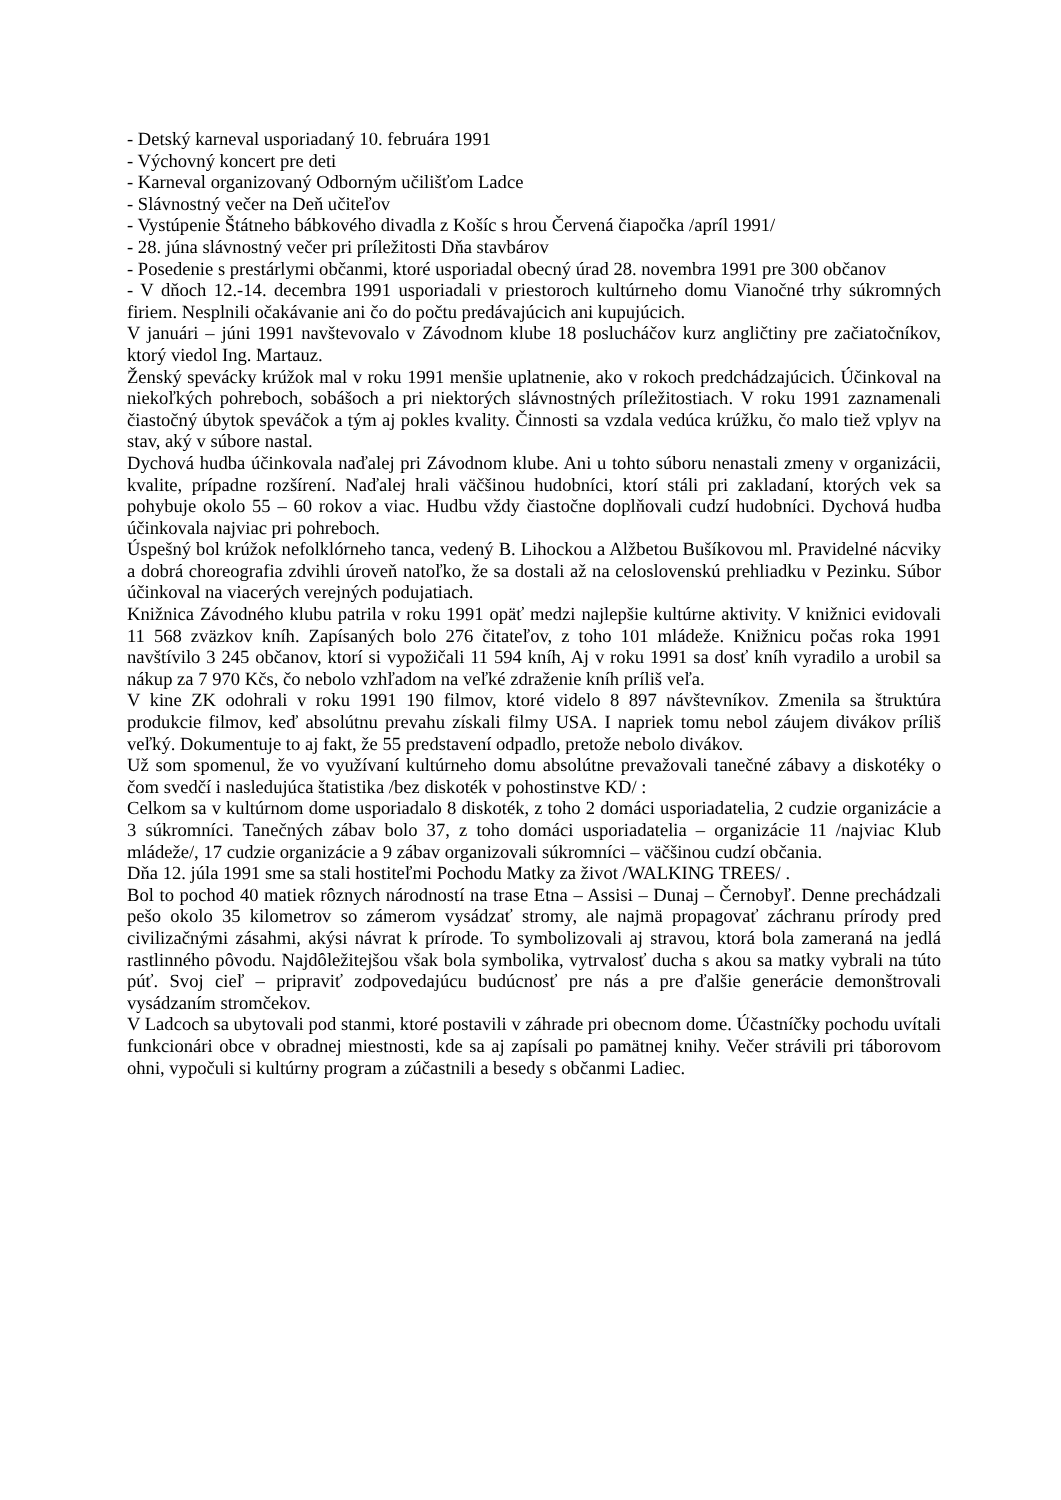- Detský karneval usporiadaný 10. februára 1991
- Výchovný koncert pre deti
- Karneval organizovaný Odborným učilišťom Ladce
- Slávnostný večer na Deň učiteľov
- Vystúpenie Štátneho bábkového divadla z Košíc s hrou Červená čiapočka /apríl 1991/
- 28. júna slávnostný večer pri príležitosti Dňa stavbárov
- Posedenie s prestárlymi občanmi, ktoré usporiadal obecný úrad 28. novembra 1991 pre 300 občanov
- V dňoch 12.-14. decembra 1991 usporiadali v priestoroch kultúrneho domu Vianočné trhy súkromných firiem. Nesplnili očakávanie ani čo do počtu predávajúcich ani kupujúcich.
V januári – júni 1991 navštevovalo v Závodnom klube 18 poslucháčov kurz angličtiny pre začiatočníkov, ktorý viedol Ing. Martauz.
Ženský spevácky krúžok mal v roku 1991 menšie uplatnenie, ako v rokoch predchádzajúcich. Účinkoval na niekoľkých pohreboch, sobášoch a pri niektorých slávnostných príležitostiach. V roku 1991 zaznamenali čiastočný úbytok speváčok a tým aj pokles kvality. Činnosti sa vzdala vedúca krúžku, čo malo tiež vplyv na stav, aký v súbore nastal.
Dychová hudba účinkovala naďalej pri Závodnom klube. Ani u tohto súboru nenastali zmeny v organizácii, kvalite, prípadne rozšírení. Naďalej hrali väčšinou hudobníci, ktorí stáli pri zakladaní, ktorých vek sa pohybuje okolo 55 – 60 rokov a viac. Hudbu vždy čiastočne doplňovali cudzí hudobníci. Dychová hudba účinkovala najviac pri pohreboch.
Úspešný bol krúžok nefolklórneho tanca, vedený B. Lihockou a Alžbetou Bušíkovou ml. Pravidelné nácviky a dobrá choreografia zdvihli úroveň natoľko, že sa dostali až na celoslovenskú prehliadku v Pezinku. Súbor účinkoval na viacerých verejných podujatiach.
Knižnica Závodného klubu patrila v roku 1991 opäť medzi najlepšie kultúrne aktivity. V knižnici evidovali 11 568 zväzkov kníh. Zapísaných bolo 276 čitateľov, z toho 101 mládeže. Knižnicu počas roka 1991 navštívilo 3 245 občanov, ktorí si vypožičali 11 594 kníh, Aj v roku 1991 sa dosť kníh vyradilo a urobil sa nákup za 7 970 Kčs, čo nebolo vzhľadom na veľké zdraženie kníh príliš veľa.
V kine ZK odohrali v roku 1991 190 filmov, ktoré videlo 8 897 návštevníkov. Zmenila sa štruktúra produkcie filmov, keď absolútnu prevahu získali filmy USA. I napriek tomu nebol záujem divákov príliš veľký. Dokumentuje to aj fakt, že 55 predstavení odpadlo, pretože nebolo divákov.
Už som spomenul, že vo využívaní kultúrneho domu absolútne prevažovali tanečné zábavy a diskotéky o čom svedčí i nasledujúca štatistika /bez diskoték v pohostinstve KD/ :
Celkom sa v kultúrnom dome usporiadalo 8 diskoték, z toho 2 domáci usporiadatelia, 2 cudzie organizácie a 3 súkromníci. Tanečných zábav bolo 37, z toho domáci usporiadatelia – organizácie 11 /najviac Klub mládeže/, 17 cudzie organizácie a 9 zábav organizovali súkromníci – väčšinou cudzí občania.
Dňa 12. júla 1991 sme sa stali hostiteľmi Pochodu Matky za život /WALKING TREES/ .
Bol to pochod 40 matiek rôznych národností na trase Etna – Assisi – Dunaj – Černobyľ. Denne prechádzali pešo okolo 35 kilometrov so zámerom vysádzať stromy, ale najmä propagovať záchranu prírody pred civilizačnými zásahmi, akýsi návrat k prírode. To symbolizovali aj stravou, ktorá bola zameraná na jedlá rastlinného pôvodu. Najdôležitejšou však bola symbolika, vytrvalosť ducha s akou sa matky vybrali na túto púť. Svoj cieľ – pripraviť zodpovedajúcu budúcnosť pre nás a pre ďalšie generácie demonštrovali vysádzaním stromčekov.
V Ladcoch sa ubytovali pod stanmi, ktoré postavili v záhrade pri obecnom dome. Účastníčky pochodu uvítali funkcionári obce v obradnej miestnosti, kde sa aj zapísali po pamätnej knihy. Večer strávili pri táborovom ohni, vypočuli si kultúrny program a zúčastnili a besedy s občanmi Ladiec.